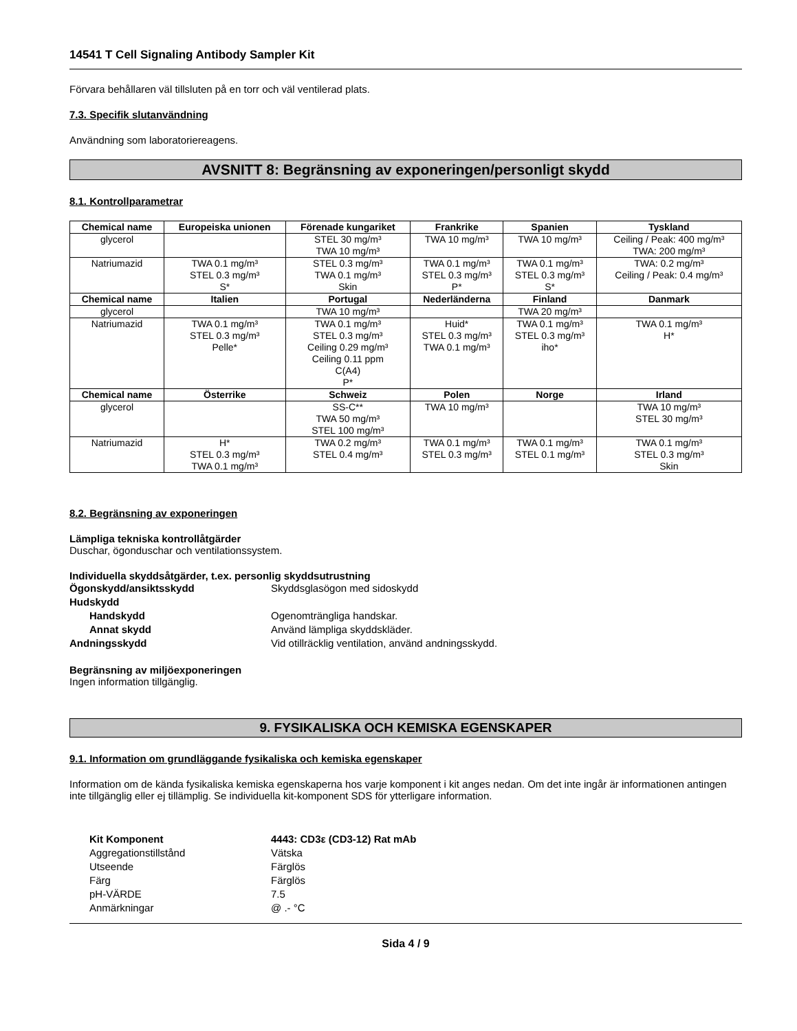14541 T Cell Signaling Antibody Sampler Kit
Förvara behållaren väl tillsluten på en torr och väl ventilerad plats.
7.3. Specifik slutanvändning
Användning som laboratoriereagens.
AVSNITT 8: Begränsning av exponeringen/personligt skydd
8.1. Kontrollparametrar
| Chemical name | Europeiska unionen | Förenade kungariket | Frankrike | Spanien | Tyskland |
| --- | --- | --- | --- | --- | --- |
| glycerol | | STEL 30 mg/m³ TWA 10 mg/m³ | TWA 10 mg/m³ | TWA 10 mg/m³ | Ceiling / Peak: 400 mg/m³ TWA: 200 mg/m³ |
| Natriumazid | TWA 0.1 mg/m³ STEL 0.3 mg/m³ S* | STEL 0.3 mg/m³ TWA 0.1 mg/m³ Skin | TWA 0.1 mg/m³ STEL 0.3 mg/m³ P* | TWA 0.1 mg/m³ STEL 0.3 mg/m³ S* | TWA: 0.2 mg/m³ Ceiling / Peak: 0.4 mg/m³ |
| Chemical name | Italien | Portugal | Nederländerna | Finland | Danmark |
| glycerol | | TWA 10 mg/m³ | | TWA 20 mg/m³ | |
| Natriumazid | TWA 0.1 mg/m³ STEL 0.3 mg/m³ Pelle* | TWA 0.1 mg/m³ STEL 0.3 mg/m³ Ceiling 0.29 mg/m³ Ceiling 0.11 ppm C(A4) P* | Huid* STEL 0.3 mg/m³ TWA 0.1 mg/m³ | TWA 0.1 mg/m³ STEL 0.3 mg/m³ iho* | TWA 0.1 mg/m³ H* |
| Chemical name | Österrike | Schweiz | Polen | Norge | Irland |
| glycerol | | SS-C** TWA 50 mg/m³ STEL 100 mg/m³ | TWA 10 mg/m³ | | TWA 10 mg/m³ STEL 30 mg/m³ |
| Natriumazid | H* STEL 0.3 mg/m³ TWA 0.1 mg/m³ | TWA 0.2 mg/m³ STEL 0.4 mg/m³ | TWA 0.1 mg/m³ STEL 0.3 mg/m³ | TWA 0.1 mg/m³ STEL 0.1 mg/m³ | TWA 0.1 mg/m³ STEL 0.3 mg/m³ Skin |
8.2. Begränsning av exponeringen
Lämpliga tekniska kontrollåtgärder
Duschar, ögonduschar och ventilationssystem.
Individuella skyddsåtgärder, t.ex. personlig skyddsutrustning
Ögonskydd/ansiktsskydd Skyddsglasögon med sidoskydd Hudskydd Handskydd Ogenomträngliga handskar. Annat skydd Använd lämpliga skyddskläder. Andningsskydd Vid otillräcklig ventilation, använd andningsskydd.
Begränsning av miljöexponeringen
Ingen information tillgänglig.
9. FYSIKALISKA OCH KEMISKA EGENSKAPER
9.1. Information om grundläggande fysikaliska och kemiska egenskaper
Information om de kända fysikaliska kemiska egenskaperna hos varje komponent i kit anges nedan. Om det inte ingår är informationen antingen inte tillgänglig eller ej tillämplig. Se individuella kit-komponent SDS för ytterligare information.
Kit Komponent 4443: CD3ε (CD3-12) Rat mAb Aggregationstillstånd Vätska Utseende Färglös Färg Färglös pH-VÄRDE 7.5 Anmärkningar @ .- °C
Sida 4 / 9